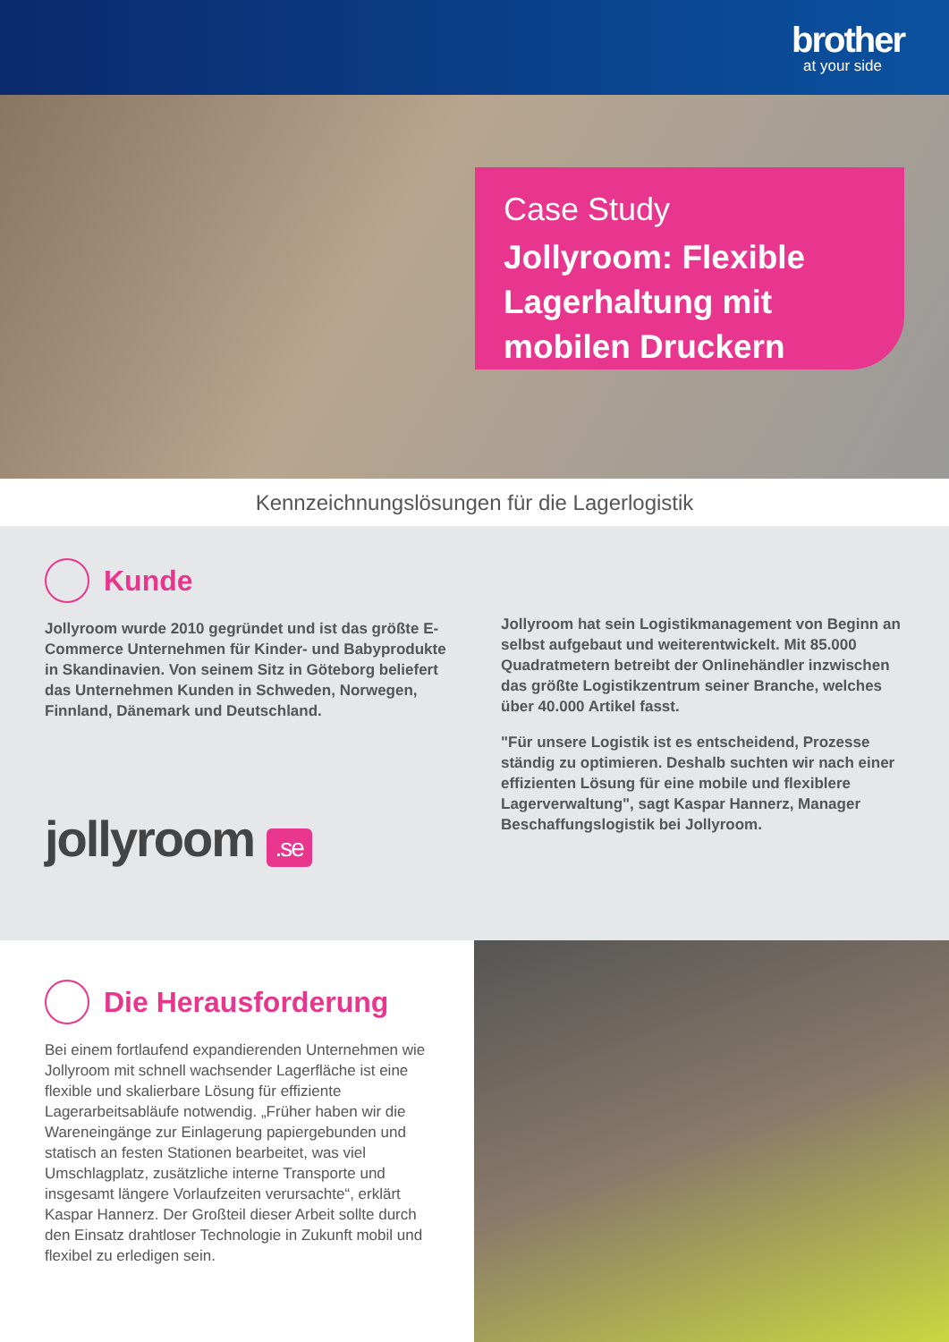brother
at your side
Case Study
Jollyroom: Flexible Lagerhaltung mit mobilen Druckern
Kennzeichnungslösungen für die Lagerlogistik
Kunde
Jollyroom wurde 2010 gegründet und ist das größte E-Commerce Unternehmen für Kinder- und Babyprodukte in Skandinavien. Von seinem Sitz in Göteborg beliefert das Unternehmen Kunden in Schweden, Norwegen, Finnland, Dänemark und Deutschland.
jollyroom .se
Jollyroom hat sein Logistikmanagement von Beginn an selbst aufgebaut und weiterentwickelt. Mit 85.000 Quadratmetern betreibt der Onlinehändler inzwischen das größte Logistikzentrum seiner Branche, welches über 40.000 Artikel fasst.
"Für unsere Logistik ist es entscheidend, Prozesse ständig zu optimieren. Deshalb suchten wir nach einer effizienten Lösung für eine mobile und flexiblere Lagerverwaltung", sagt Kaspar Hannerz, Manager Beschaffungslogistik bei Jollyroom.
Die Herausforderung
Bei einem fortlaufend expandierenden Unternehmen wie Jollyroom mit schnell wachsender Lagerfläche ist eine flexible und skalierbare Lösung für effiziente Lagerarbeitsabläufe notwendig. „Früher haben wir die Wareneingänge zur Einlagerung papiergebunden und statisch an festen Stationen bearbeitet, was viel Umschlagplatz, zusätzliche interne Transporte und insgesamt längere Vorlaufzeiten verursachte“, erklärt Kaspar Hannerz. Der Großteil dieser Arbeit sollte durch den Einsatz drahtloser Technologie in Zukunft mobil und flexibel zu erledigen sein.